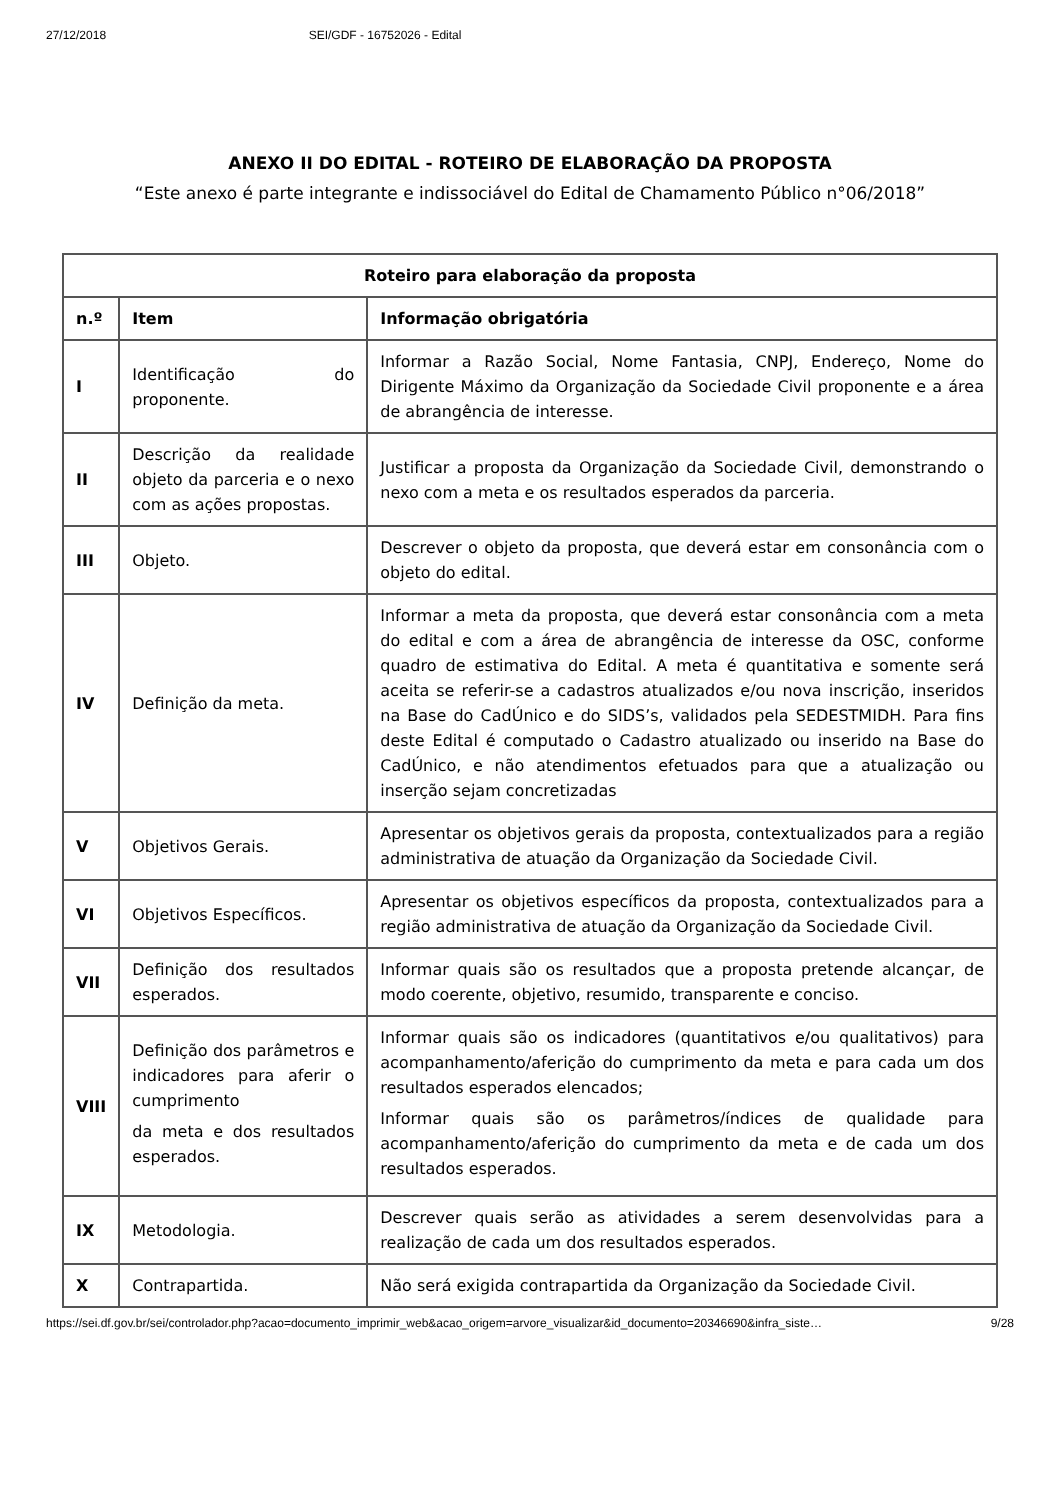27/12/2018 SEI/GDF - 16752026 - Edital
ANEXO II DO EDITAL - ROTEIRO DE ELABORAÇÃO DA PROPOSTA
“Este anexo é parte integrante e indissociável do Edital de Chamamento Público n°06/2018”
| Roteiro para elaboração da proposta | | |
| --- | --- | --- |
| n.º | Item | Informação obrigatória |
| I | Identificação do proponente. | Informar a Razão Social, Nome Fantasia, CNPJ, Endereço, Nome do Dirigente Máximo da Organização da Sociedade Civil proponente e a área de abrangência de interesse. |
| II | Descrição da realidade objeto da parceria e o nexo com as ações propostas. | Justificar a proposta da Organização da Sociedade Civil, demonstrando o nexo com a meta e os resultados esperados da parceria. |
| III | Objeto. | Descrever o objeto da proposta, que deverá estar em consonância com o objeto do edital. |
| IV | Definição da meta. | Informar a meta da proposta, que deverá estar consonância com a meta do edital e com a área de abrangência de interesse da OSC, conforme quadro de estimativa do Edital. A meta é quantitativa e somente será aceita se referir-se a cadastros atualizados e/ou nova inscrição, inseridos na Base do CadÚnico e do SIDS’s, validados pela SEDESTMIDH. Para fins deste Edital é computado o Cadastro atualizado ou inserido na Base do CadÚnico, e não atendimentos efetuados para que a atualização ou inserção sejam concretizadas |
| V | Objetivos Gerais. | Apresentar os objetivos gerais da proposta, contextualizados para a região administrativa de atuação da Organização da Sociedade Civil. |
| VI | Objetivos Específicos. | Apresentar os objetivos específicos da proposta, contextualizados para a região administrativa de atuação da Organização da Sociedade Civil. |
| VII | Definição dos resultados esperados. | Informar quais são os resultados que a proposta pretende alcançar, de modo coerente, objetivo, resumido, transparente e conciso. |
| VIII | Definição dos parâmetros e indicadores para aferir o cumprimento da meta e dos resultados esperados. | Informar quais são os indicadores (quantitativos e/ou qualitativos) para acompanhamento/aferição do cumprimento da meta e para cada um dos resultados esperados elencados; Informar quais são os parâmetros/índices de qualidade para acompanhamento/aferição do cumprimento da meta e de cada um dos resultados esperados. |
| IX | Metodologia. | Descrever quais serão as atividades a serem desenvolvidas para a realização de cada um dos resultados esperados. |
| X | Contrapartida. | Não será exigida contrapartida da Organização da Sociedade Civil. |
https://sei.df.gov.br/sei/controlador.php?acao=documento_imprimir_web&acao_origem=arvore_visualizar&id_documento=20346690&infra_siste… 9/28